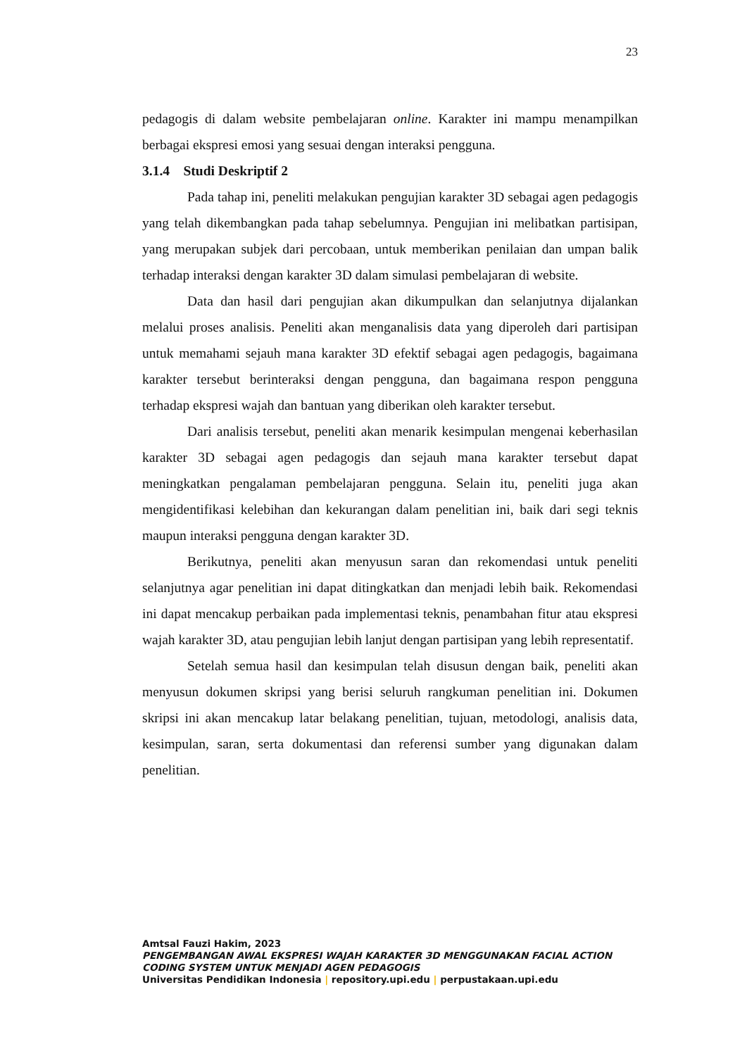23
pedagogis di dalam website pembelajaran online. Karakter ini mampu menampilkan berbagai ekspresi emosi yang sesuai dengan interaksi pengguna.
3.1.4 Studi Deskriptif 2
Pada tahap ini, peneliti melakukan pengujian karakter 3D sebagai agen pedagogis yang telah dikembangkan pada tahap sebelumnya. Pengujian ini melibatkan partisipan, yang merupakan subjek dari percobaan, untuk memberikan penilaian dan umpan balik terhadap interaksi dengan karakter 3D dalam simulasi pembelajaran di website.
Data dan hasil dari pengujian akan dikumpulkan dan selanjutnya dijalankan melalui proses analisis. Peneliti akan menganalisis data yang diperoleh dari partisipan untuk memahami sejauh mana karakter 3D efektif sebagai agen pedagogis, bagaimana karakter tersebut berinteraksi dengan pengguna, dan bagaimana respon pengguna terhadap ekspresi wajah dan bantuan yang diberikan oleh karakter tersebut.
Dari analisis tersebut, peneliti akan menarik kesimpulan mengenai keberhasilan karakter 3D sebagai agen pedagogis dan sejauh mana karakter tersebut dapat meningkatkan pengalaman pembelajaran pengguna. Selain itu, peneliti juga akan mengidentifikasi kelebihan dan kekurangan dalam penelitian ini, baik dari segi teknis maupun interaksi pengguna dengan karakter 3D.
Berikutnya, peneliti akan menyusun saran dan rekomendasi untuk peneliti selanjutnya agar penelitian ini dapat ditingkatkan dan menjadi lebih baik. Rekomendasi ini dapat mencakup perbaikan pada implementasi teknis, penambahan fitur atau ekspresi wajah karakter 3D, atau pengujian lebih lanjut dengan partisipan yang lebih representatif.
Setelah semua hasil dan kesimpulan telah disusun dengan baik, peneliti akan menyusun dokumen skripsi yang berisi seluruh rangkuman penelitian ini. Dokumen skripsi ini akan mencakup latar belakang penelitian, tujuan, metodologi, analisis data, kesimpulan, saran, serta dokumentasi dan referensi sumber yang digunakan dalam penelitian.
Amtsal Fauzi Hakim, 2023
PENGEMBANGAN AWAL EKSPRESI WAJAH KARAKTER 3D MENGGUNAKAN FACIAL ACTION
CODING SYSTEM UNTUK MENJADI AGEN PEDAGOGIS
Universitas Pendidikan Indonesia | repository.upi.edu | perpustakaan.upi.edu